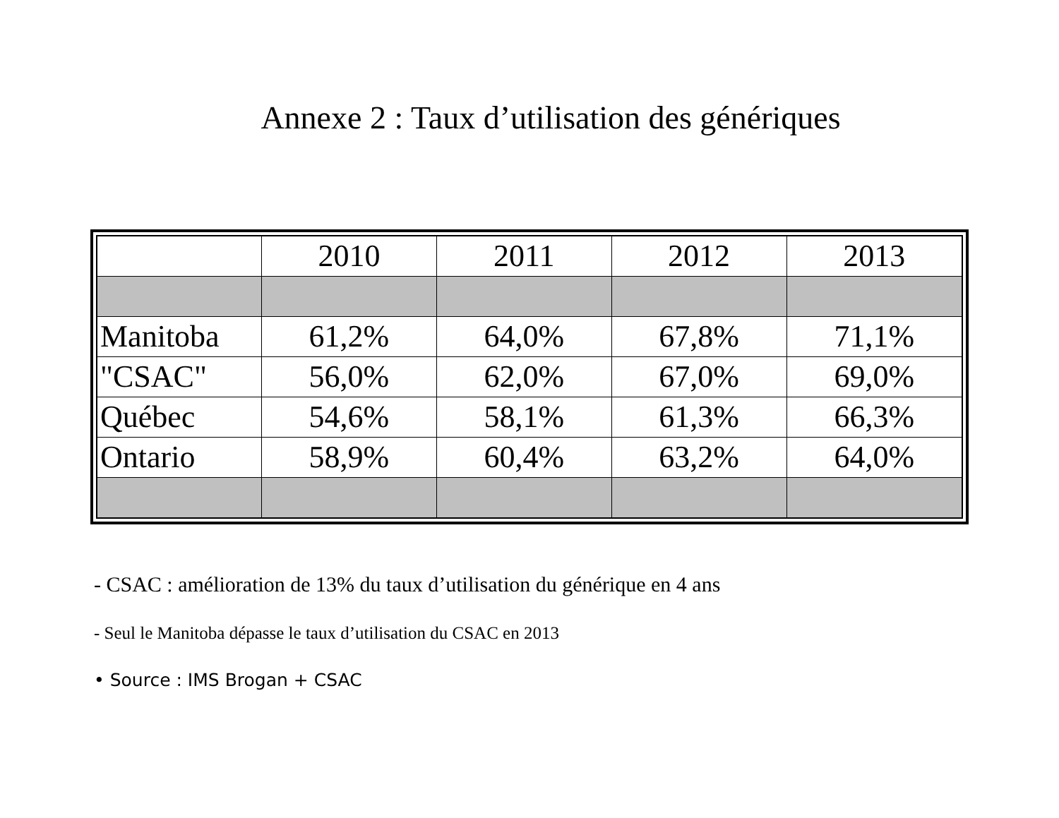Annexe 2 : Taux d’utilisation des génériques
| | 2010 | 2011 | 2012 | 2013 |
| Manitoba | 61,2% | 64,0% | 67,8% | 71,1% |
| "CSAC" | 56,0% | 62,0% | 67,0% | 69,0% |
| Québec | 54,6% | 58,1% | 61,3% | 66,3% |
| Ontario | 58,9% | 60,4% | 63,2% | 64,0% |
- CSAC : amélioration de 13% du taux d’utilisation du générique en 4 ans
- Seul le Manitoba dépasse le taux d’utilisation du CSAC en 2013
• Source : IMS Brogan + CSAC